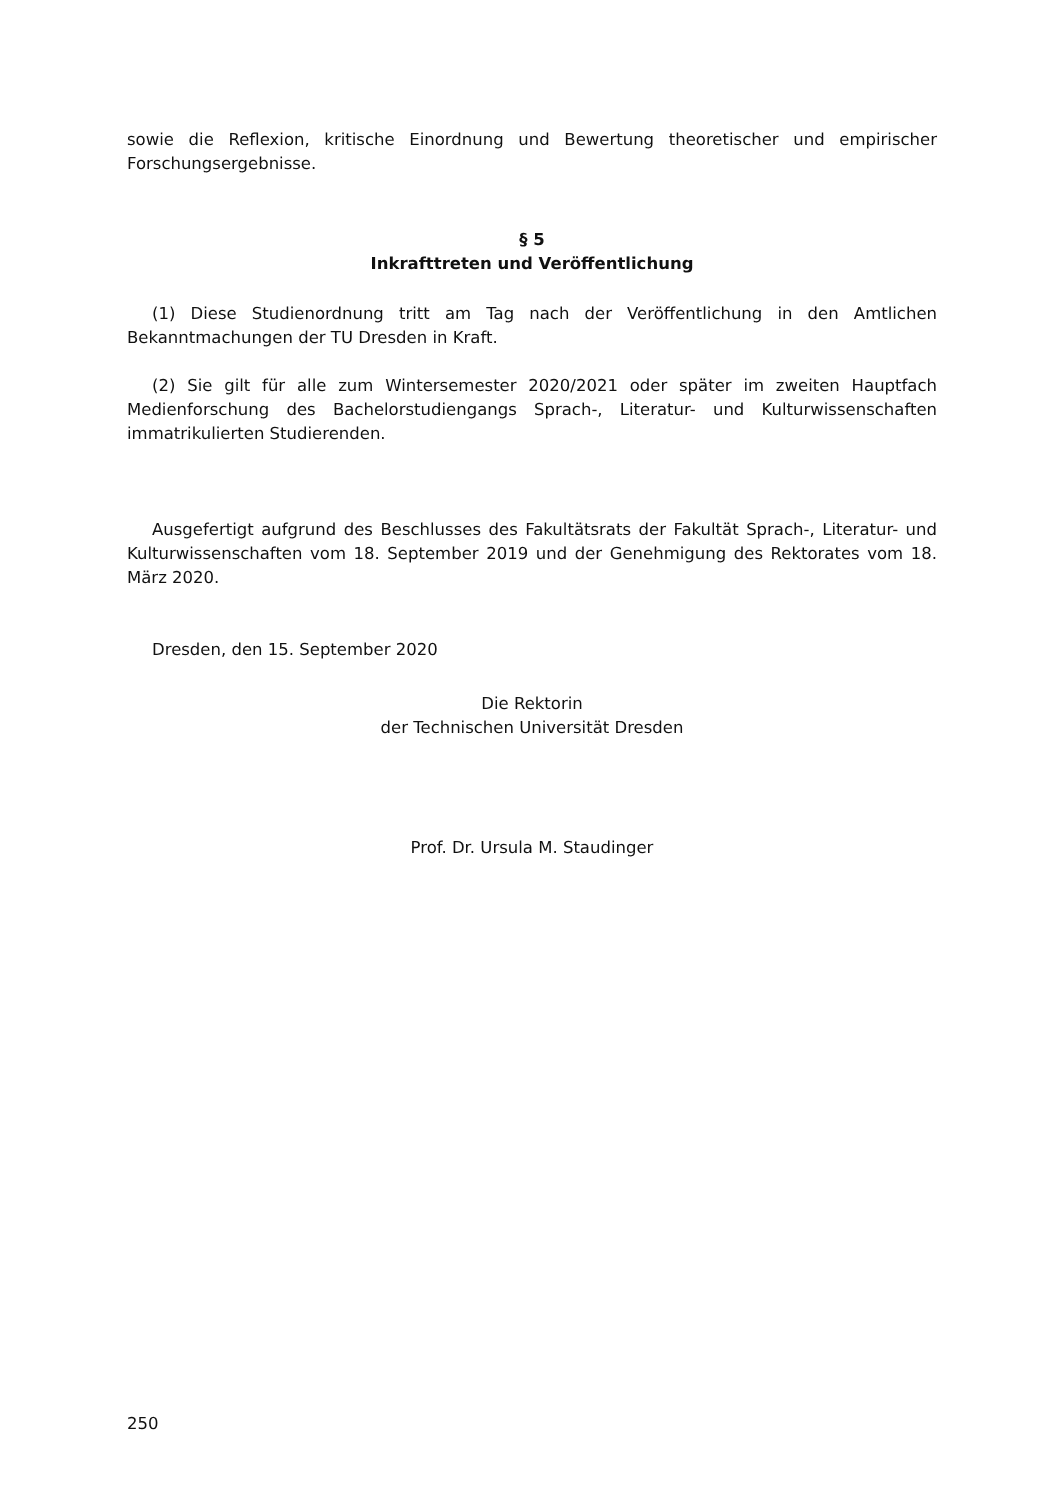sowie die Reflexion, kritische Einordnung und Bewertung theoretischer und empirischer Forschungsergebnisse.
§ 5
Inkrafttreten und Veröffentlichung
(1) Diese Studienordnung tritt am Tag nach der Veröffentlichung in den Amtlichen Bekanntmachungen der TU Dresden in Kraft.
(2) Sie gilt für alle zum Wintersemester 2020/2021 oder später im zweiten Hauptfach Medienforschung des Bachelorstudiengangs Sprach-, Literatur- und Kulturwissenschaften immatrikulierten Studierenden.
Ausgefertigt aufgrund des Beschlusses des Fakultätsrats der Fakultät Sprach-, Literatur- und Kulturwissenschaften vom 18. September 2019 und der Genehmigung des Rektorates vom 18. März 2020.
Dresden, den 15. September 2020
Die Rektorin
der Technischen Universität Dresden
Prof. Dr. Ursula M. Staudinger
250